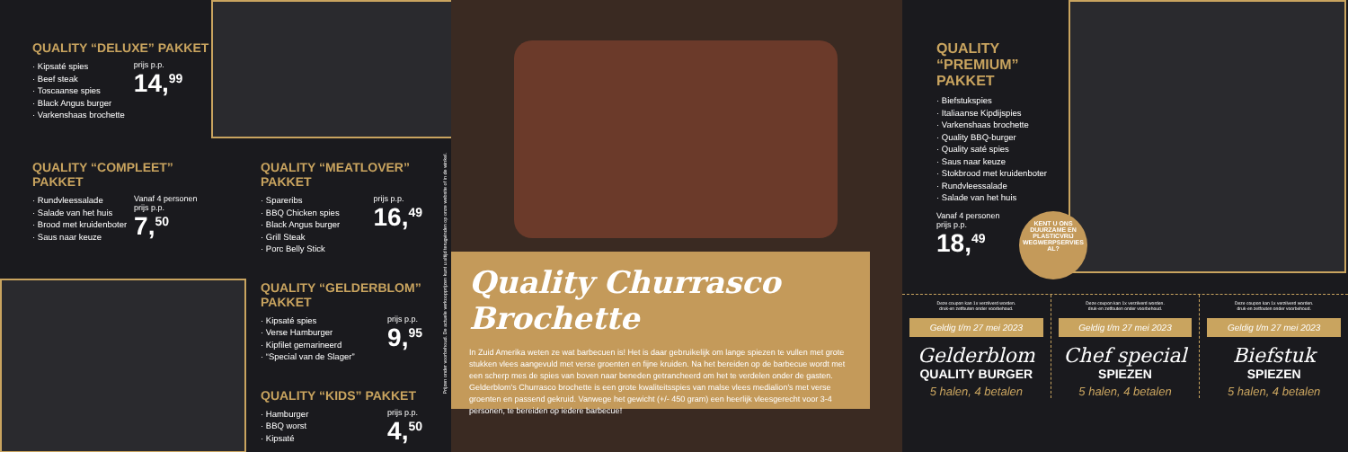QUALITY “DELUXE” PAKKET
· Kipsaté spies
· Beef steak
· Toscaanse spies
· Black Angus burger
· Varkenshaas brochette
prijs p.p.
14,<sup>99</sup>
QUALITY “COMPLEET” PAKKET
· Rundvleessalade
· Salade van het huis
· Brood met kruidenboter
· Saus naar keuze
Vanaf 4 personen
prijs p.p.
7,<sup>50</sup>
QUALITY “MEATLOVER” PAKKET
· Spareribs
· BBQ Chicken spies
· Black Angus burger
· Grill Steak
· Porc Belly Stick
prijs p.p.
16,<sup>49</sup>
QUALITY “GELDERBLOM” PAKKET
· Kipsaté spies
· Verse Hamburger
· Kipfilet gemarineerd
· “Special van de Slager”
prijs p.p.
9,<sup>95</sup>
QUALITY “KIDS” PAKKET
· Hamburger
· BBQ worst
· Kipsaté
prijs p.p.
4,<sup>50</sup>
Prijzen onder voorbehoud. De actuele verkoopprijzen kunt u altijd terugvinden op onze website of in de winkel.
Quality Churrasco Brochette
In Zuid Amerika weten ze wat barbecuen is! Het is daar gebruikelijk om lange spiezen te vullen met grote stukken vlees aangevuld met verse groenten en fijne kruiden. Na het bereiden op de barbecue wordt met een scherp mes de spies van boven naar beneden getrancheerd om het te verdelen onder de gasten. Gelderblom's Churrasco brochette is een grote kwaliteitsspies van malse vlees medialion's met verse groenten en passend gekruid. Vanwege het gewicht (+/- 450 gram) een heerlijk vleesgerecht voor 3-4 personen, te bereiden op iedere barbecue!
QUALITY “PREMIUM” PAKKET
· Biefstukspies
· Italiaanse Kipdijspies
· Varkenshaas brochette
· Quality BBQ-burger
· Quality saté spies
· Saus naar keuze
· Stokbrood met kruidenboter
· Rundvleessalade
· Salade van het huis
Vanaf 4 personen
prijs p.p.
18,<sup>49</sup>
KENT U ONS DUURZAME EN PLASTICVRIJ WEGWERPSERVIES AL?
Deze coupon kan 1x verzilverd worden.
druk-en zetfouten onder voorbehoud.
Geldig t/m 27 mei 2023
Gelderblom
QUALITY BURGER
5 halen, 4 betalen
Deze coupon kan 1x verzilverd worden.
druk-en zetfouten onder voorbehoud.
Geldig t/m 27 mei 2023
Chef special
SPIEZEN
5 halen, 4 betalen
Deze coupon kan 1x verzilverd worden.
druk-en zetfouten onder voorbehoud.
Geldig t/m 27 mei 2023
Biefstuk
SPIEZEN
5 halen, 4 betalen